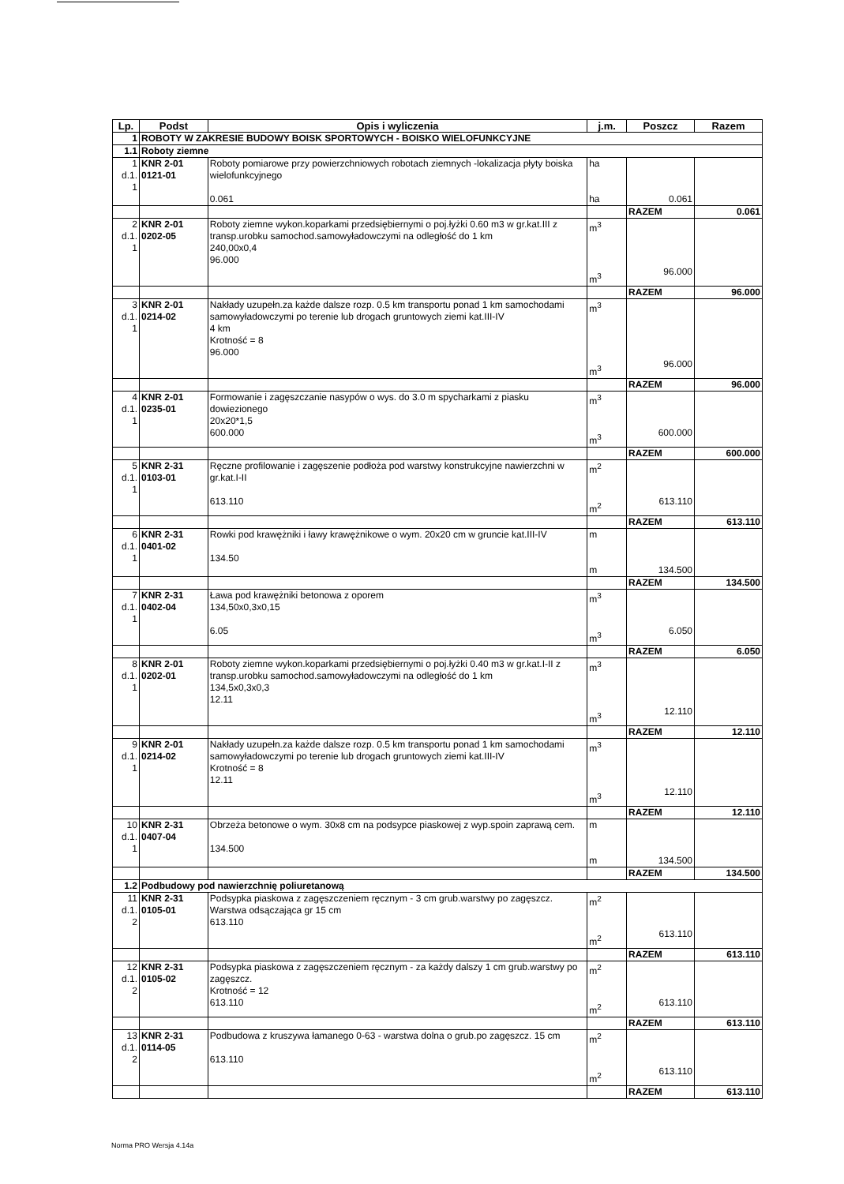| Lp. | Podst | Opis i wyliczenia | j.m. | Poszcz | Razem |
| --- | --- | --- | --- | --- | --- |
| 1 | ROBOTY W ZAKRESIE BUDOWY BOISK SPORTOWYCH - BOISKO WIELOFUNKCYJNE | | | | |
| 1.1 | Roboty ziemne | | | | |
| 1 d.1. 1 | KNR 2-01 0121-01 | Roboty pomiarowe przy powierzchniowych robotach ziemnych -lokalizacja płyty boiska wielofunkcyjnego 0.061 | ha ha | 0.061 | |
| | | | | RAZEM | 0.061 |
| 2 d.1. 1 | KNR 2-01 0202-05 | Roboty ziemne wykon.koparkami przedsiębiernymi o poj.łyżki 0.60 m3 w gr.kat.III z transp.urobku samochod.samowyładowczymi na odległość do 1 km 240,00x0,4 96.000 | m<sup>3</sup> m<sup>3</sup> | 96.000 | |
| | | | | RAZEM | 96.000 |
| 3 d.1. 1 | KNR 2-01 0214-02 | Nakłady uzupełn.za każde dalsze rozp. 0.5 km transportu ponad 1 km samochodami samowyładowczymi po terenie lub drogach gruntowych ziemi kat.III-IV 4 km Krotność = 8 96.000 | m<sup>3</sup> m<sup>3</sup> | 96.000 | |
| | | | | RAZEM | 96.000 |
| 4 d.1. 1 | KNR 2-01 0235-01 | Formowanie i zagęszczanie nasypów o wys. do 3.0 m spycharkami z piasku dowiezionego 20x20*1,5 600.000 | m<sup>3</sup> m<sup>3</sup> | 600.000 | |
| | | | | RAZEM | 600.000 |
| 5 d.1. 1 | KNR 2-31 0103-01 | Ręczne profilowanie i zagęszenie podłoża pod warstwy konstrukcyjne nawierzchni w gr.kat.I-II 613.110 | m<sup>2</sup> m<sup>2</sup> | 613.110 | |
| | | | | RAZEM | 613.110 |
| 6 d.1. 1 | KNR 2-31 0401-02 | Rowki pod krawężniki i ławy krawężnikowe o wym. 20x20 cm w gruncie kat.III-IV 134.50 | m m | 134.500 | |
| | | | | RAZEM | 134.500 |
| 7 d.1. 1 | KNR 2-31 0402-04 | Ława pod krawężniki betonowa z oporem 134,50x0,3x0,15 6.05 | m<sup>3</sup> m<sup>3</sup> | 6.050 | |
| | | | | RAZEM | 6.050 |
| 8 d.1. 1 | KNR 2-01 0202-01 | Roboty ziemne wykon.koparkami przedsiębiernymi o poj.łyżki 0.40 m3 w gr.kat.I-II z transp.urobku samochod.samowyładowczymi na odległość do 1 km 134,5x0,3x0,3 12.11 | m<sup>3</sup> m<sup>3</sup> | 12.110 | |
| | | | | RAZEM | 12.110 |
| 9 d.1. 1 | KNR 2-01 0214-02 | Nakłady uzupełn.za każde dalsze rozp. 0.5 km transportu ponad 1 km samochodami samowyładowczymi po terenie lub drogach gruntowych ziemi kat.III-IV Krotność = 8 12.11 | m<sup>3</sup> m<sup>3</sup> | 12.110 | |
| | | | | RAZEM | 12.110 |
| 10 d.1. 1 | KNR 2-31 0407-04 | Obrzeża betonowe o wym. 30x8 cm na podsypce piaskowej z wyp.spoin zaprawą cem. 134.500 | m m | 134.500 | |
| | | | | RAZEM | 134.500 |
| 1.2 | Podbudowy pod nawierzchnię poliuretanową | | | | |
| 11 d.1. 2 | KNR 2-31 0105-01 | Podsypka piaskowa z zagęszczeniem ręcznym - 3 cm grub.warstwy po zagęszcz. Warstwa odsączająca gr 15 cm 613.110 | m<sup>2</sup> m<sup>2</sup> | 613.110 | |
| | | | | RAZEM | 613.110 |
| 12 d.1. 2 | KNR 2-31 0105-02 | Podsypka piaskowa z zagęszczeniem ręcznym - za każdy dalszy 1 cm grub.warstwy po zagęszcz. Krotność = 12 613.110 | m<sup>2</sup> m<sup>2</sup> | 613.110 | |
| | | | | RAZEM | 613.110 |
| 13 d.1. 2 | KNR 2-31 0114-05 | Podbudowa z kruszywa łamanego 0-63 - warstwa dolna o grub.po zagęszcz. 15 cm 613.110 | m<sup>2</sup> m<sup>2</sup> | 613.110 | |
| | | | | RAZEM | 613.110 |
Norma PRO Wersja 4.14a